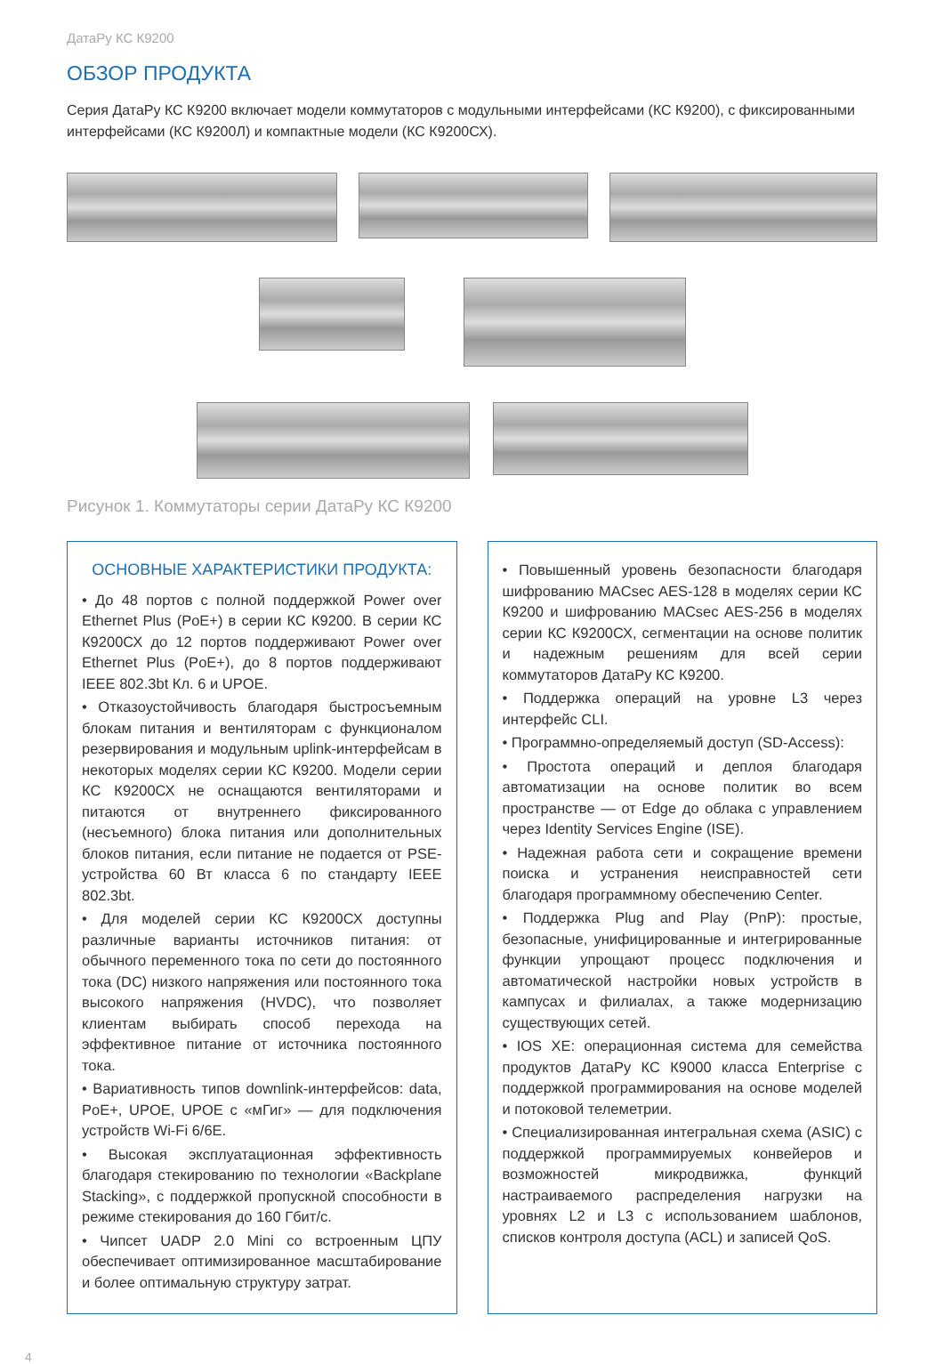ДатаРу КС К9200
ОБЗОР ПРОДУКТА
Серия ДатаРу КС К9200 включает модели коммутаторов с модульными интерфейсами (КС К9200), с фиксированными интерфейсами (КС К9200Л) и компактные модели (КС К9200СХ).
Рисунок 1. Коммутаторы серии ДатаРу КС К9200
ОСНОВНЫЕ ХАРАКТЕРИСТИКИ ПРОДУКТА:
• До 48 портов с полной поддержкой Power over Ethernet Plus (PoE+) в серии КС К9200. В серии КС К9200СХ до 12 портов поддерживают Power over Ethernet Plus (PoE+), до 8 портов поддерживают IEEE 802.3bt Кл. 6 и UPOE.
• Отказоустойчивость благодаря быстросъемным блокам питания и вентиляторам с функционалом резервирования и модульным uplink-интерфейсам в некоторых моделях серии КС К9200. Модели серии КС К9200СХ не оснащаются вентиляторами и питаются от внутреннего фиксированного (несъемного) блока питания или дополнительных блоков питания, если питание не подается от PSE-устройства 60 Вт класса 6 по стандарту IEEE 802.3bt.
• Для моделей серии КС К9200СХ доступны различные варианты источников питания: от обычного переменного тока по сети до постоянного тока (DC) низкого напряжения или постоянного тока высокого напряжения (HVDC), что позволяет клиентам выбирать способ перехода на эффективное питание от источника постоянного тока.
• Вариативность типов downlink-интерфейсов: data, PoE+, UPOE, UPOE с «мГиг» — для подключения устройств Wi-Fi 6/6E.
• Высокая эксплуатационная эффективность благодаря стекированию по технологии «Backplane Stacking», с поддержкой пропускной способности в режиме стекирования до 160 Гбит/с.
• Чипсет UADP 2.0 Mini со встроенным ЦПУ обеспечивает оптимизированное масштабирование и более оптимальную структуру затрат.
• Повышенный уровень безопасности благодаря шифрованию MACsec AES-128 в моделях серии КС К9200 и шифрованию MACsec AES-256 в моделях серии КС К9200СХ, сегментации на основе политик и надежным решениям для всей серии коммутаторов ДатаРу КС К9200.
• Поддержка операций на уровне L3 через интерфейс CLI.
• Программно-определяемый доступ (SD-Access):
• Простота операций и деплоя благодаря автоматизации на основе политик во всем пространстве — от Edge до облака с управлением через Identity Services Engine (ISE).
• Надежная работа сети и сокращение времени поиска и устранения неисправностей сети благодаря программному обеспечению Center.
• Поддержка Plug and Play (PnP): простые, безопасные, унифицированные и интегрированные функции упрощают процесс подключения и автоматической настройки новых устройств в кампусах и филиалах, а также модернизацию существующих сетей.
• IOS XE: операционная система для семейства продуктов ДатаРу КС К9000 класса Enterprise с поддержкой программирования на основе моделей и потоковой телеметрии.
• Специализированная интегральная схема (ASIC) с поддержкой программируемых конвейеров и возможностей микродвижка, функций настраиваемого распределения нагрузки на уровнях L2 и L3 с использованием шаблонов, списков контроля доступа (ACL) и записей QoS.
4